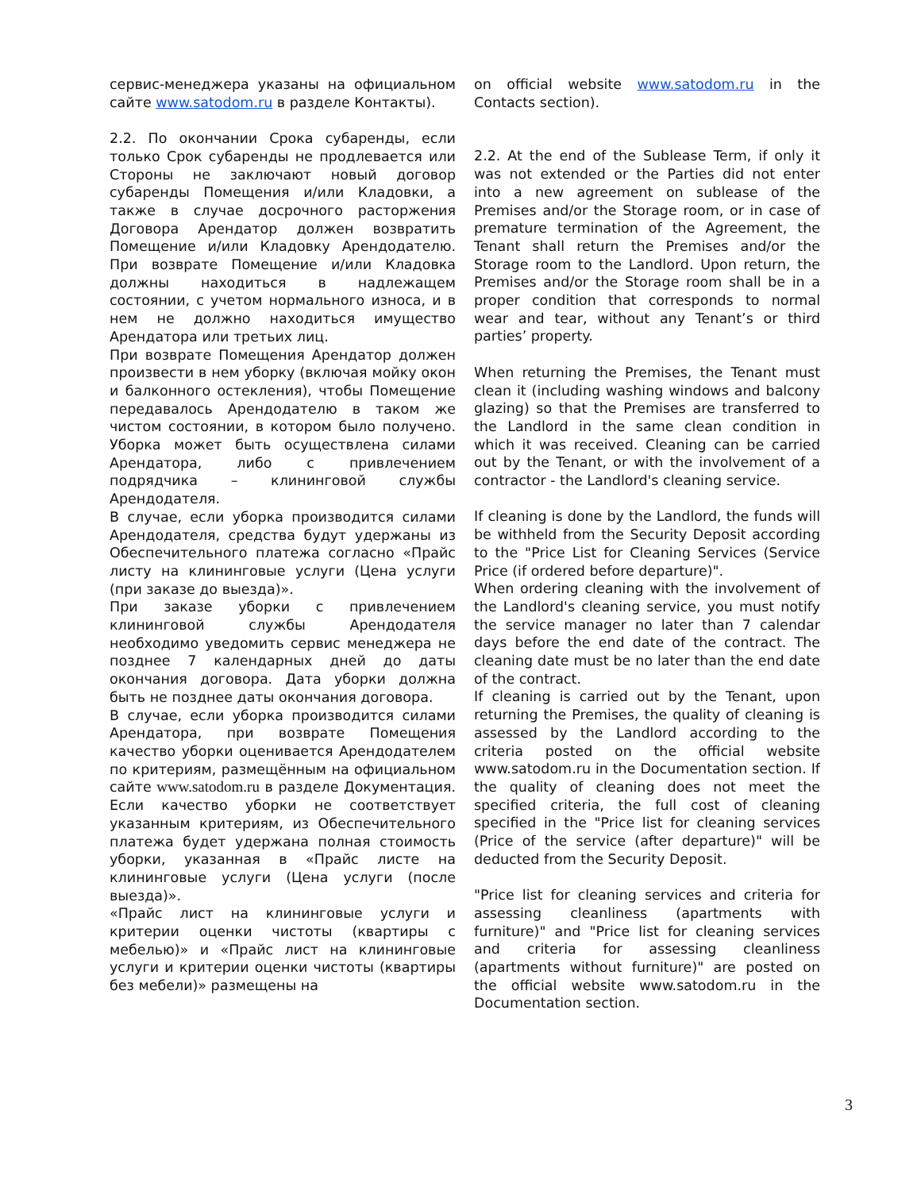сервис-менеджера указаны на официальном сайте www.satodom.ru в разделе Контакты).
2.2. По окончании Срока субаренды, если только Срок субаренды не продлевается или Стороны не заключают новый договор субаренды Помещения и/или Кладовки, а также в случае досрочного расторжения Договора Арендатор должен возвратить Помещение и/или Кладовку Арендодателю. При возврате Помещение и/или Кладовка должны находиться в надлежащем состоянии, с учетом нормального износа, и в нем не должно находиться имущество Арендатора или третьих лиц.
При возврате Помещения Арендатор должен произвести в нем уборку (включая мойку окон и балконного остекления), чтобы Помещение передавалось Арендодателю в таком же чистом состоянии, в котором было получено. Уборка может быть осуществлена силами Арендатора, либо с привлечением подрядчика – клининговой службы Арендодателя.
В случае, если уборка производится силами Арендодателя, средства будут удержаны из Обеспечительного платежа согласно «Прайс листу на клининговые услуги (Цена услуги (при заказе до выезда)».
При заказе уборки с привлечением клининговой службы Арендодателя необходимо уведомить сервис менеджера не позднее 7 календарных дней до даты окончания договора. Дата уборки должна быть не позднее даты окончания договора.
В случае, если уборка производится силами Арендатора, при возврате Помещения качество уборки оценивается Арендодателем по критериям, размещённым на официальном сайте www.satodom.ru в разделе Документация. Если качество уборки не соответствует указанным критериям, из Обеспечительного платежа будет удержана полная стоимость уборки, указанная в «Прайс листе на клининговые услуги (Цена услуги (после выезда)».
«Прайс лист на клининговые услуги и критерии оценки чистоты (квартиры с мебелью)» и «Прайс лист на клининговые услуги и критерии оценки чистоты (квартиры без мебели)» размещены на
on official website www.satodom.ru in the Contacts section).
2.2. At the end of the Sublease Term, if only it was not extended or the Parties did not enter into a new agreement on sublease of the Premises and/or the Storage room, or in case of premature termination of the Agreement, the Tenant shall return the Premises and/or the Storage room to the Landlord. Upon return, the Premises and/or the Storage room shall be in a proper condition that corresponds to normal wear and tear, without any Tenant’s or third parties’ property.
When returning the Premises, the Tenant must clean it (including washing windows and balcony glazing) so that the Premises are transferred to the Landlord in the same clean condition in which it was received. Cleaning can be carried out by the Tenant, or with the involvement of a contractor - the Landlord's cleaning service.
If cleaning is done by the Landlord, the funds will be withheld from the Security Deposit according to the "Price List for Cleaning Services (Service Price (if ordered before departure)".
When ordering cleaning with the involvement of the Landlord's cleaning service, you must notify the service manager no later than 7 calendar days before the end date of the contract. The cleaning date must be no later than the end date of the contract.
If cleaning is carried out by the Tenant, upon returning the Premises, the quality of cleaning is assessed by the Landlord according to the criteria posted on the official website www.satodom.ru in the Documentation section. If the quality of cleaning does not meet the specified criteria, the full cost of cleaning specified in the "Price list for cleaning services (Price of the service (after departure)" will be deducted from the Security Deposit.
"Price list for cleaning services and criteria for assessing cleanliness (apartments with furniture)" and "Price list for cleaning services and criteria for assessing cleanliness (apartments without furniture)" are posted on the official website www.satodom.ru in the Documentation section.
3